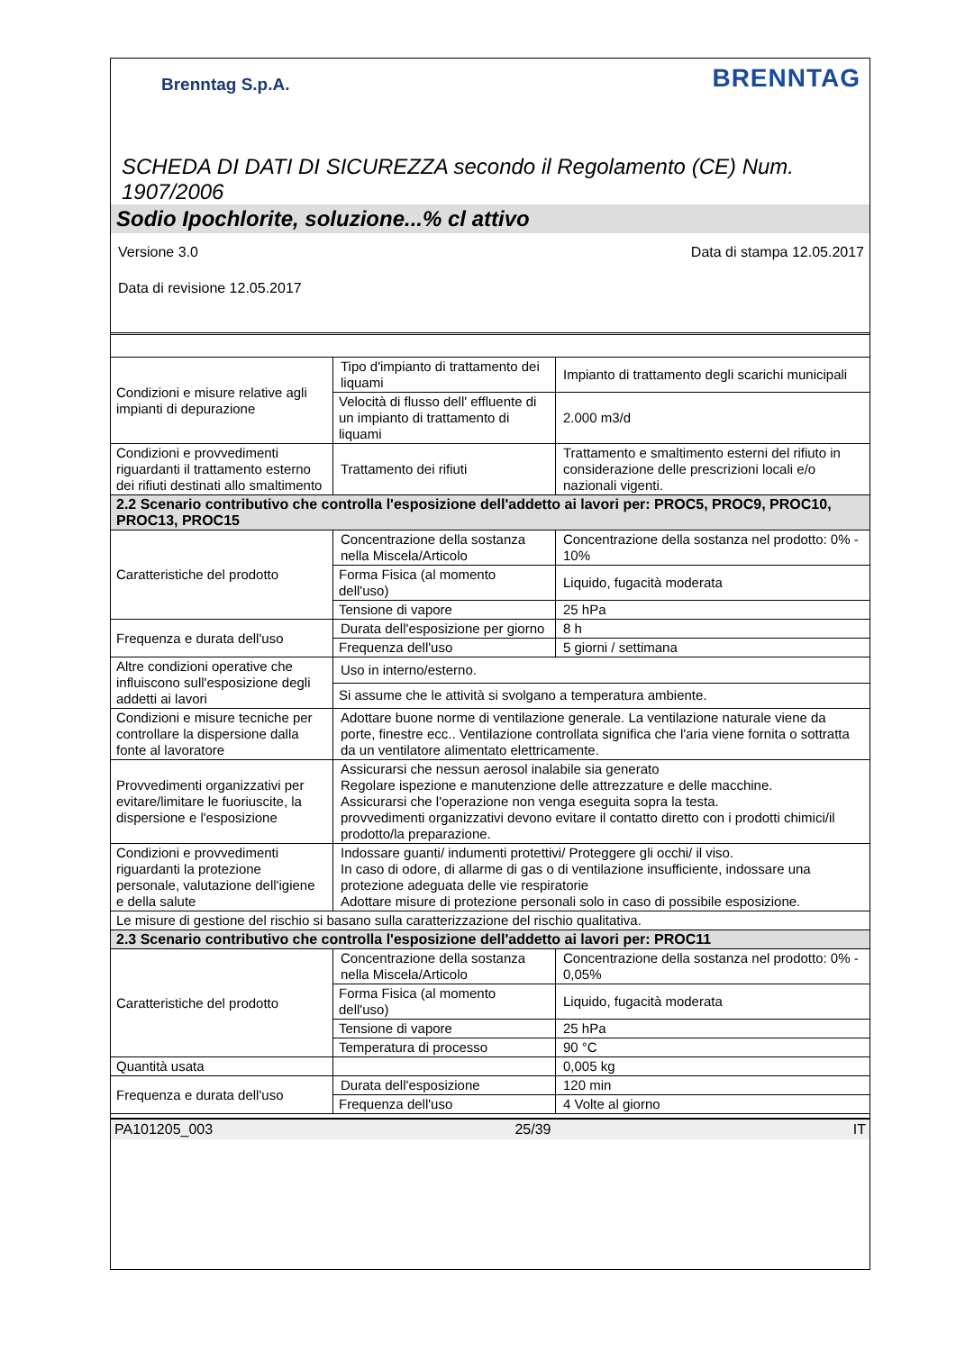Brenntag S.p.A.
BRENNTAG
SCHEDA DI DATI DI SICUREZZA secondo il Regolamento (CE) Num. 1907/2006
Sodio Ipochlorite, soluzione...% cl attivo
Versione 3.0 Data di stampa 12.05.2017
Data di revisione 12.05.2017
| Condizioni e misure relative agli impianti di depurazione | Tipo d'impianto di trattamento dei liquami | Impianto di trattamento degli scarichi municipali |
| | Velocità di flusso dell' effluente di un impianto di trattamento di liquami | 2.000 m3/d |
| Condizioni e provvedimenti riguardanti il trattamento esterno dei rifiuti destinati allo smaltimento | Trattamento dei rifiuti | Trattamento e smaltimento esterni del rifiuto in considerazione delle prescrizioni locali e/o nazionali vigenti. |
| 2.2 Scenario contributivo che controlla l'esposizione dell'addetto ai lavori per: PROC5, PROC9, PROC10, PROC13, PROC15 | | |
| Caratteristiche del prodotto | Concentrazione della sostanza nella Miscela/Articolo | Concentrazione della sostanza nel prodotto: 0% - 10% |
| | Forma Fisica (al momento dell'uso) | Liquido, fugacità moderata |
| | Tensione di vapore | 25 hPa |
| Frequenza e durata dell'uso | Durata dell'esposizione per giorno | 8 h |
| | Frequenza dell'uso | 5 giorni / settimana |
| Altre condizioni operative che influiscono sull'esposizione degli addetti ai lavori | Uso in interno/esterno. | |
| | Si assume che le attività si svolgano a temperatura ambiente. | |
| Condizioni e misure tecniche per controllare la dispersione dalla fonte al lavoratore | Adottare buone norme di ventilazione generale. La ventilazione naturale viene da porte, finestre ecc.. Ventilazione controllata significa che l'aria viene fornita o sottratta da un ventilatore alimentato elettricamente. | |
| Provvedimenti organizzativi per evitare/limitare le fuoriuscite, la dispersione e l'esposizione | Assicurarsi che nessun aerosol inalabile sia generato Regolare ispezione e manutenzione delle attrezzature e delle macchine. Assicurarsi che l'operazione non venga eseguita sopra la testa. provvedimenti organizzativi devono evitare il contatto diretto con i prodotti chimici/il prodotto/la preparazione. | |
| Condizioni e provvedimenti riguardanti la protezione personale, valutazione dell'igiene e della salute | Indossare guanti/ indumenti protettivi/ Proteggere gli occhi/ il viso. In caso di odore, di allarme di gas o di ventilazione insufficiente, indossare una protezione adeguata delle vie respiratorie Adottare misure di protezione personali solo in caso di possibile esposizione. | |
| Le misure di gestione del rischio si basano sulla caratterizzazione del rischio qualitativa. | | |
| 2.3 Scenario contributivo che controlla l'esposizione dell'addetto ai lavori per: PROC11 | | |
| Caratteristiche del prodotto | Concentrazione della sostanza nella Miscela/Articolo | Concentrazione della sostanza nel prodotto: 0% - 0,05% |
| | Forma Fisica (al momento dell'uso) | Liquido, fugacità moderata |
| | Tensione di vapore | 25 hPa |
| | Temperatura di processo | 90 °C |
| Quantità usata | | 0,005 kg |
| Frequenza e durata dell'uso | Durata dell'esposizione | 120 min |
| | Frequenza dell'uso | 4 Volte al giorno |
PA101205_003 25/39 IT